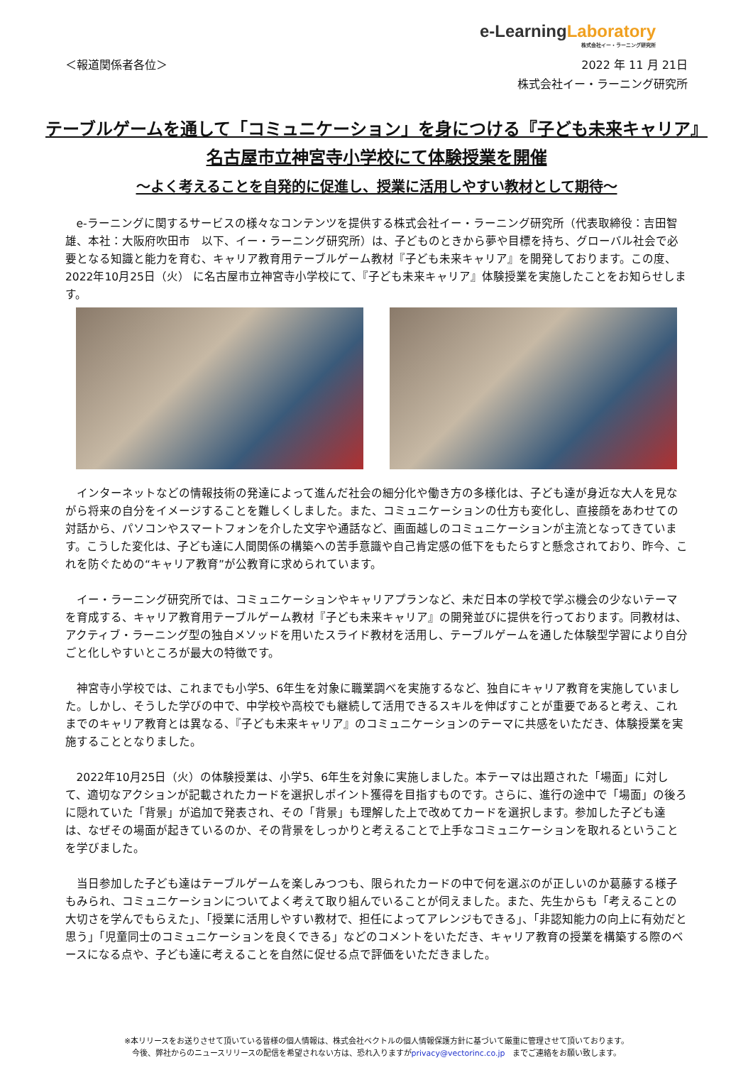e-Learning Laboratory
株式会社イー・ラーニング研究所
＜報道関係者各位＞
2022 年 11 月 21日
株式会社イー・ラーニング研究所
テーブルゲームを通して「コミュニケーション」を身につける『子ども未来キャリア』
名古屋市立神宮寺小学校にて体験授業を開催
～よく考えることを自発的に促進し、授業に活用しやすい教材として期待～
e-ラーニングに関するサービスの様々なコンテンツを提供する株式会社イー・ラーニング研究所（代表取締役：吉田智雄、本社：大阪府吹田市　以下、イー・ラーニング研究所）は、子どものときから夢や目標を持ち、グローバル社会で必要となる知識と能力を育む、キャリア教育用テーブルゲーム教材『子ども未来キャリア』を開発しております。この度、2022年10月25日（火） に名古屋市立神宮寺小学校にて、『子ども未来キャリア』体験授業を実施したことをお知らせします。
インターネットなどの情報技術の発達によって進んだ社会の細分化や働き方の多様化は、子ども達が身近な大人を見ながら将来の自分をイメージすることを難しくしました。また、コミュニケーションの仕方も変化し、直接顔をあわせての対話から、パソコンやスマートフォンを介した文字や通話など、画面越しのコミュニケーションが主流となってきています。こうした変化は、子ども達に人間関係の構築への苦手意識や自己肯定感の低下をもたらすと懸念されており、昨今、これを防ぐための“キャリア教育”が公教育に求められています。
イー・ラーニング研究所では、コミュニケーションやキャリアプランなど、未だ日本の学校で学ぶ機会の少ないテーマを育成する、キャリア教育用テーブルゲーム教材『子ども未来キャリア』の開発並びに提供を行っております。同教材は、アクティブ・ラーニング型の独自メソッドを用いたスライド教材を活用し、テーブルゲームを通した体験型学習により自分ごと化しやすいところが最大の特徴です。
神宮寺小学校では、これまでも小学5、6年生を対象に職業調べを実施するなど、独自にキャリア教育を実施していました。しかし、そうした学びの中で、中学校や高校でも継続して活用できるスキルを伸ばすことが重要であると考え、これまでのキャリア教育とは異なる、『子ども未来キャリア』のコミュニケーションのテーマに共感をいただき、体験授業を実施することとなりました。
2022年10月25日（火）の体験授業は、小学5、6年生を対象に実施しました。本テーマは出題された「場面」に対して、適切なアクションが記載されたカードを選択しポイント獲得を目指すものです。さらに、進行の途中で「場面」の後ろに隠れていた「背景」が追加で発表され、その「背景」も理解した上で改めてカードを選択します。参加した子ども達は、なぜその場面が起きているのか、その背景をしっかりと考えることで上手なコミュニケーションを取れるということを学びました。
当日参加した子ども達はテーブルゲームを楽しみつつも、限られたカードの中で何を選ぶのが正しいのか葛藤する様子もみられ、コミュニケーションについてよく考えて取り組んでいることが伺えました。また、先生からも「考えることの大切さを学んでもらえた」、「授業に活用しやすい教材で、担任によってアレンジもできる」、「非認知能力の向上に有効だと思う」「児童同士のコミュニケーションを良くできる」などのコメントをいただき、キャリア教育の授業を構築する際のベースになる点や、子ども達に考えることを自然に促せる点で評価をいただきました。
※本リリースをお送りさせて頂いている皆様の個人情報は、株式会社ベクトルの個人情報保護方針に基づいて厳重に管理させて頂いております。
今後、弊社からのニュースリリースの配信を希望されない方は、恐れ入りますがprivacy@vectorinc.co.jp　までご連絡をお願い致します。